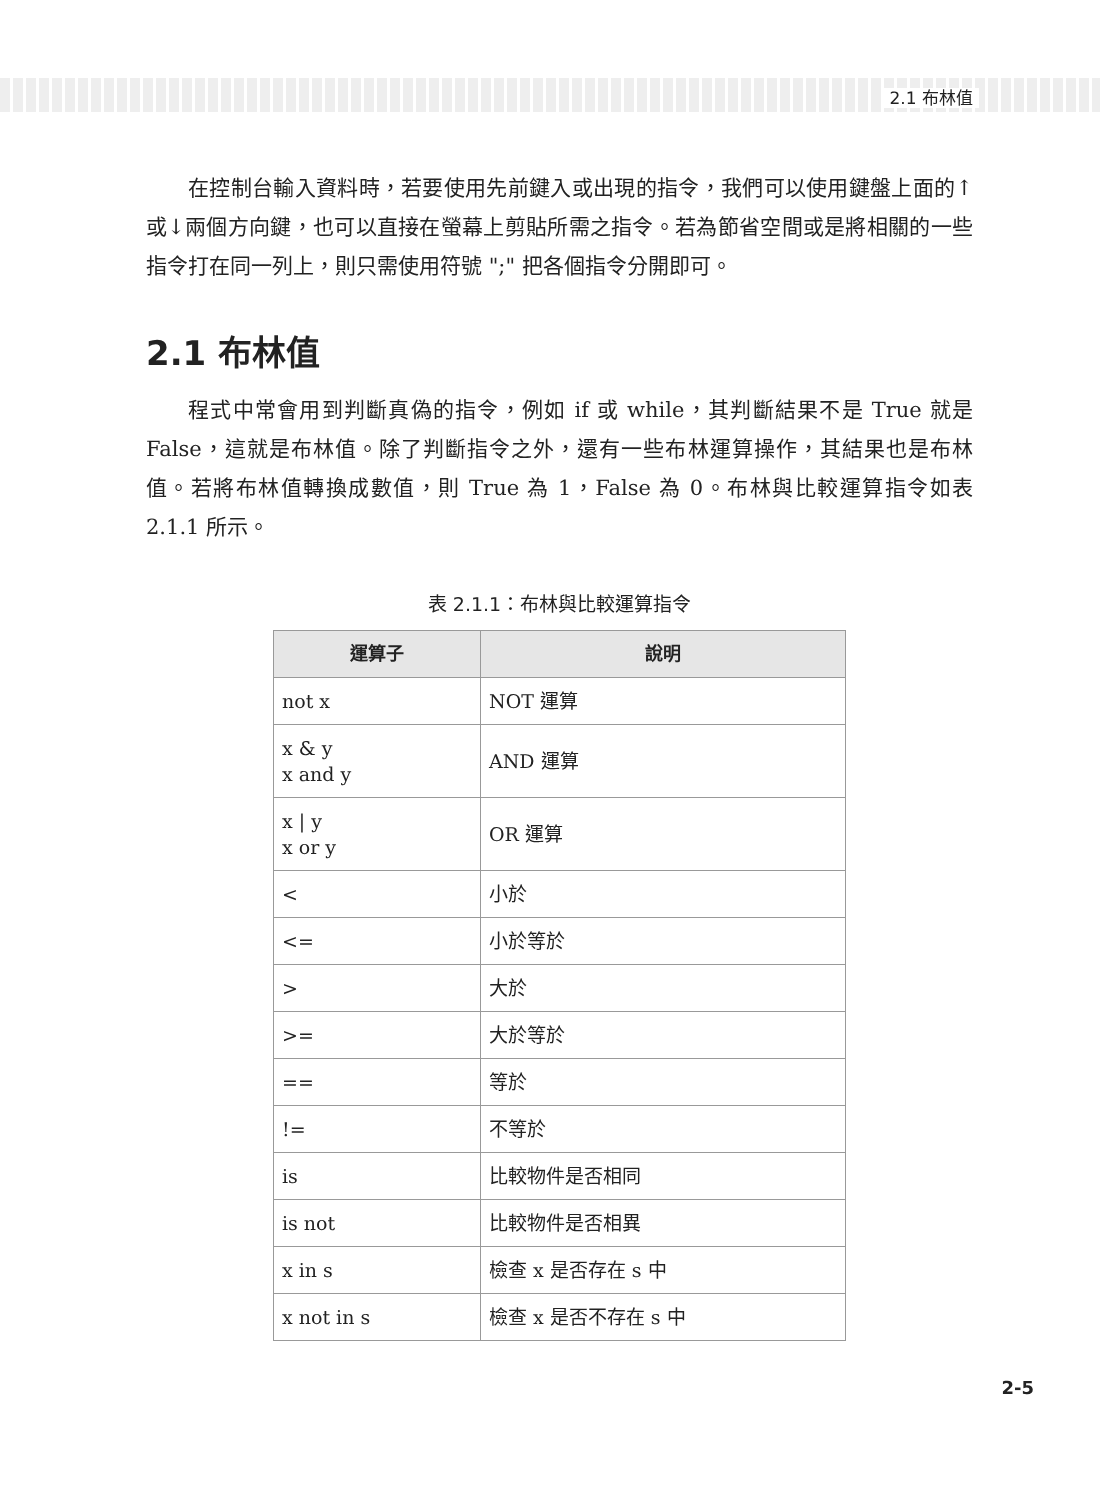2.1 布林值
在控制台輸入資料時，若要使用先前鍵入或出現的指令，我們可以使用鍵盤上面的↑或↓兩個方向鍵，也可以直接在螢幕上剪貼所需之指令。若為節省空間或是將相關的一些指令打在同一列上，則只需使用符號 ";" 把各個指令分開即可。
2.1 布林值
程式中常會用到判斷真偽的指令，例如 if 或 while，其判斷結果不是 True 就是 False，這就是布林值。除了判斷指令之外，還有一些布林運算操作，其結果也是布林值。若將布林值轉換成數值，則 True 為 1，False 為 0。布林與比較運算指令如表 2.1.1 所示。
表 2.1.1：布林與比較運算指令
| 運算子 | 說明 |
| --- | --- |
| not x | NOT 運算 |
| x & y x and y | AND 運算 |
| x / y x or y | OR 運算 |
| < | 小於 |
| <= | 小於等於 |
| > | 大於 |
| >= | 大於等於 |
| == | 等於 |
| != | 不等於 |
| is | 比較物件是否相同 |
| is not | 比較物件是否相異 |
| x in s | 檢查 x 是否存在 s 中 |
| x not in s | 檢查 x 是否不存在 s 中 |
2-5